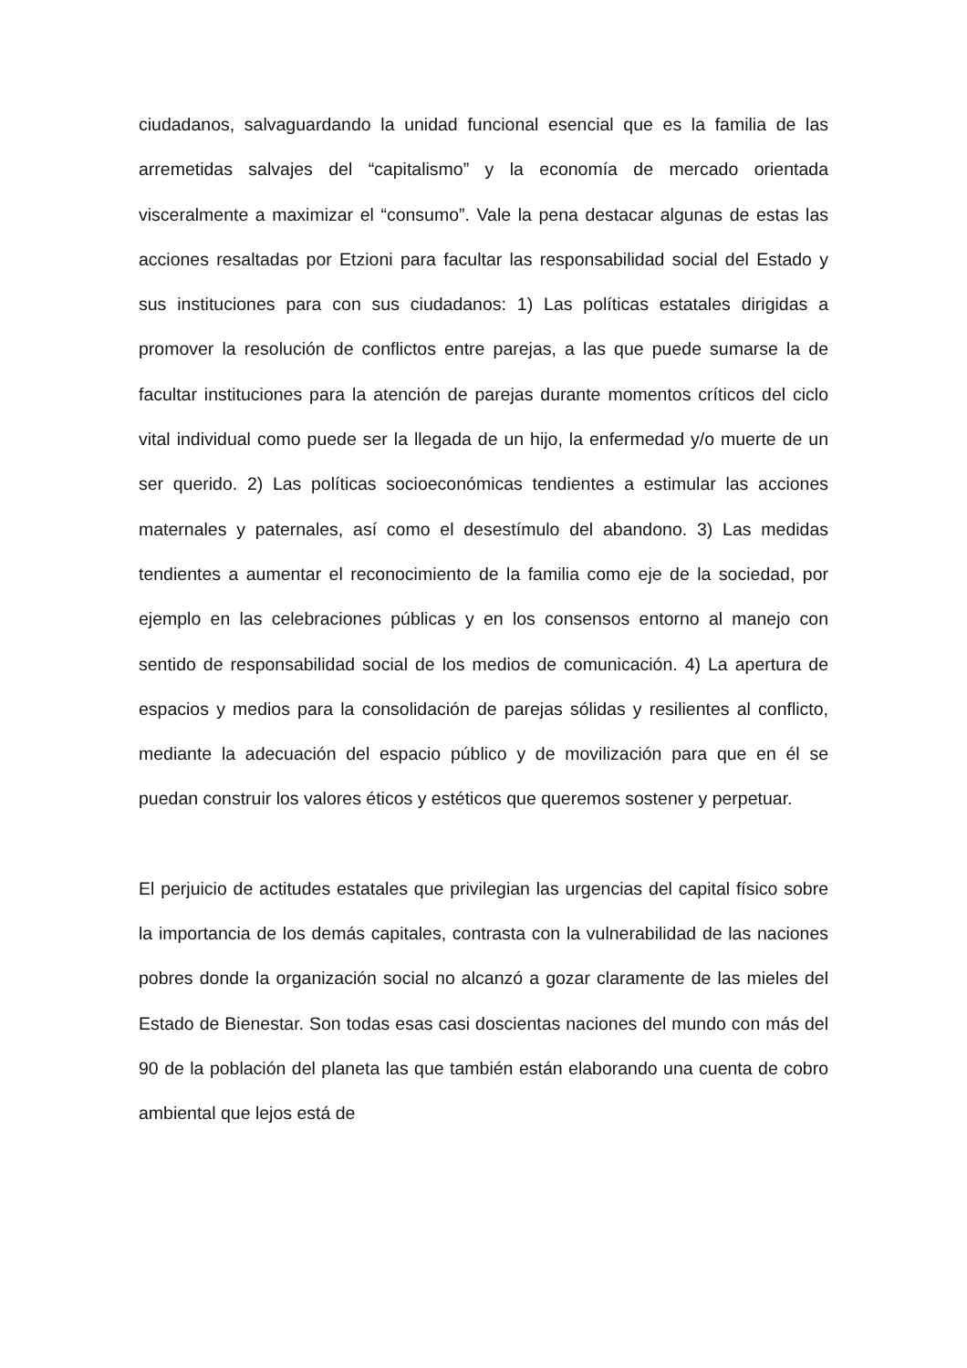ciudadanos, salvaguardando la unidad funcional esencial que es la familia de las arremetidas salvajes del “capitalismo” y la economía de mercado orientada visceralmente a maximizar el “consumo”. Vale la pena destacar algunas de estas las acciones resaltadas por Etzioni para facultar las responsabilidad social del Estado y sus instituciones para con sus ciudadanos: 1) Las políticas estatales dirigidas a promover la resolución de conflictos entre parejas, a las que puede sumarse la de facultar instituciones para la atención de parejas durante momentos críticos del ciclo vital individual como puede ser la llegada de un hijo, la enfermedad y/o muerte de un ser querido. 2) Las políticas socioeconómicas tendientes a estimular las acciones maternales y paternales, así como el desestímulo del abandono. 3) Las medidas tendientes a aumentar el reconocimiento de la familia como eje de la sociedad, por ejemplo en las celebraciones públicas y en los consensos entorno al manejo con sentido de responsabilidad social de los medios de comunicación. 4) La apertura de espacios y medios para la consolidación de parejas sólidas y resilientes al conflicto, mediante la adecuación del espacio público y de movilización para que en él se puedan construir los valores éticos y estéticos que queremos sostener y perpetuar.
El perjuicio de actitudes estatales que privilegian las urgencias del capital físico sobre la importancia de los demás capitales, contrasta con la vulnerabilidad de las naciones pobres donde la organización social no alcanzó a gozar claramente de las mieles del Estado de Bienestar. Son todas esas casi doscientas naciones del mundo con más del 90 de la población del planeta las que también están elaborando una cuenta de cobro ambiental que lejos está de